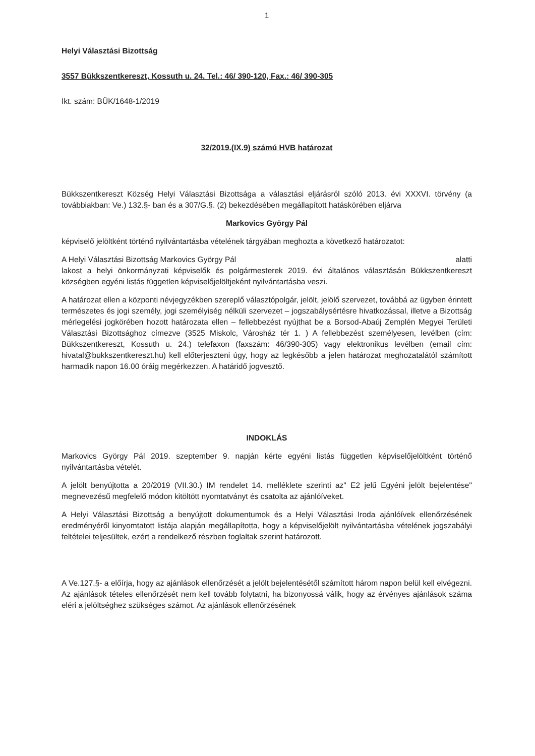1
Helyi Választási Bizottság
3557 Bükkszentkereszt, Kossuth u. 24. Tel.: 46/ 390-120, Fax.: 46/ 390-305
Ikt. szám: BÜK/1648-1/2019
32/2019.(IX.9) számú HVB határozat
Bükkszentkereszt Község Helyi Választási Bizottsága a választási eljárásról szóló 2013. évi XXXVI. törvény (a továbbiakban: Ve.) 132.§- ban és a 307/G.§. (2) bekezdésében megállapított hatáskörében eljárva
Markovics György Pál
képviselő jelöltként történő nyilvántartásba vételének tárgyában meghozta a következő határozatot:
A Helyi Választási Bizottság Markovics György Pál alatti
lakost a helyi önkormányzati képviselők és polgármesterek 2019. évi általános választásán Bükkszentkereszt községben egyéni listás független képviselőjelöltjeként nyilvántartásba veszi.
A határozat ellen a központi névjegyzékben szereplő választópolgár, jelölt, jelölő szervezet, továbbá az ügyben érintett természetes és jogi személy, jogi személyiség nélküli szervezet – jogszabálysértésre hivatkozással, illetve a Bizottság mérlegelési jogkörében hozott határozata ellen – fellebbezést nyújthat be a Borsod-Abaúj Zemplén Megyei Területi Választási Bizottsághoz címezve (3525 Miskolc, Városház tér 1. ) A fellebbezést személyesen, levélben (cím: Bükkszentkereszt, Kossuth u. 24.) telefaxon (faxszám: 46/390-305) vagy elektronikus levélben (email cím: hivatal@bukkszentkereszt.hu) kell előterjeszteni úgy, hogy az legkésőbb a jelen határozat meghozatalától számított harmadik napon 16.00 óráig megérkezzen. A határidő jogvesztő.
INDOKLÁS
Markovics György Pál 2019. szeptember 9. napján kérte egyéni listás független képviselőjelöltként történő nyilvántartásba vételét.
A jelölt benyújtotta a 20/2019 (VII.30.) IM rendelet 14. melléklete szerinti az" E2 jelű Egyéni jelölt bejelentése" megnevezésű megfelelő módon kitöltött nyomtatványt és csatolta az ajánlóíveket.
A Helyi Választási Bizottság a benyújtott dokumentumok és a Helyi Választási Iroda ajánlóívek ellenőrzésének eredményéről kinyomtatott listája alapján megállapította, hogy a képviselőjelölt nyilvántartásba vételének jogszabályi feltételei teljesültek, ezért a rendelkező részben foglaltak szerint határozott.
A Ve.127.§- a előírja, hogy az ajánlások ellenőrzését a jelölt bejelentésétől számított három napon belül kell elvégezni. Az ajánlások tételes ellenőrzését nem kell tovább folytatni, ha bizonyossá válik, hogy az érvényes ajánlások száma eléri a jelöltséghez szükséges számot. Az ajánlások ellenőrzésének